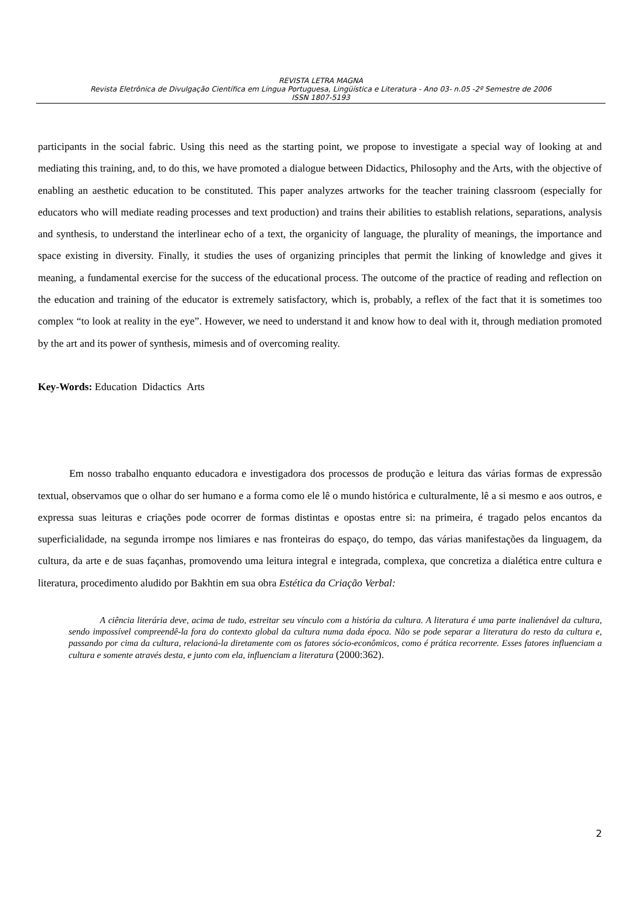REVISTA LETRA MAGNA
Revista Eletrônica de Divulgação Científica em Língua Portuguesa, Lingüística e Literatura - Ano 03- n.05 -2º Semestre de 2006
ISSN 1807-5193
participants in the social fabric. Using this need as the starting point, we propose to investigate a special way of looking at and mediating this training, and, to do this, we have promoted a dialogue between Didactics, Philosophy and the Arts, with the objective of enabling an aesthetic education to be constituted. This paper analyzes artworks for the teacher training classroom (especially for educators who will mediate reading processes and text production) and trains their abilities to establish relations, separations, analysis and synthesis, to understand the interlinear echo of a text, the organicity of language, the plurality of meanings, the importance and space existing in diversity. Finally, it studies the uses of organizing principles that permit the linking of knowledge and gives it meaning, a fundamental exercise for the success of the educational process. The outcome of the practice of reading and reflection on the education and training of the educator is extremely satisfactory, which is, probably, a reflex of the fact that it is sometimes too complex “to look at reality in the eye”. However, we need to understand it and know how to deal with it, through mediation promoted by the art and its power of synthesis, mimesis and of overcoming reality.
Key-Words: Education Didactics Arts
Em nosso trabalho enquanto educadora e investigadora dos processos de produção e leitura das várias formas de expressão textual, observamos que o olhar do ser humano e a forma como ele lê o mundo histórica e culturalmente, lê a si mesmo e aos outros, e expressa suas leituras e criações pode ocorrer de formas distintas e opostas entre si: na primeira, é tragado pelos encantos da superficialidade, na segunda irrompe nos limiares e nas fronteiras do espaço, do tempo, das várias manifestações da linguagem, da cultura, da arte e de suas façanhas, promovendo uma leitura integral e integrada, complexa, que concretiza a dialética entre cultura e literatura, procedimento aludido por Bakhtin em sua obra Estética da Criação Verbal:
A ciência literária deve, acima de tudo, estreitar seu vínculo com a história da cultura. A literatura é uma parte inalienável da cultura, sendo impossível compreendê-la fora do contexto global da cultura numa dada época. Não se pode separar a literatura do resto da cultura e, passando por cima da cultura, relacioná-la diretamente com os fatores sócio-econômicos, como é prática recorrente. Esses fatores influenciam a cultura e somente através desta, e junto com ela, influenciam a literatura (2000:362).
2